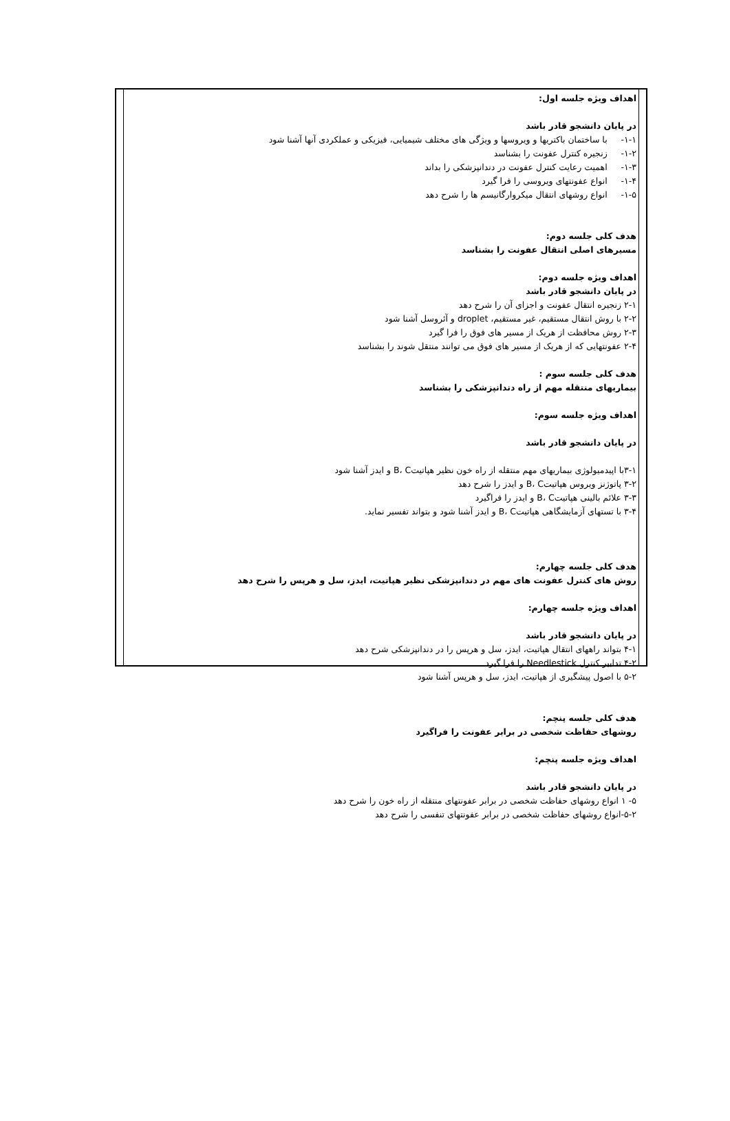اهداف ویژه جلسه اول:
در پایان دانشجو قادر باشد
۱-۱- با ساختمان باکتریها و ویروسها و ویژگی های مختلف شیمیایی، فیزیکی و عملکردی آنها آشنا شود
۱-۲- زنجیره کنترل عفونت را بشناسد
۱-۳- اهمیت رعایت کنترل عفونت در دندانپزشکی را بداند
۱-۴- انواع عفونتهای ویروسی را فرا گیرد
۱-۵- انواع روشهای انتقال میکروارگانیسم ها را شرح دهد
هدف کلی جلسه دوم:
مسیرهای اصلی انتقال عفونت را بشناسد
اهداف ویژه جلسه دوم:
در پایان دانشجو قادر باشد
۲-۱ زنجیره انتقال عفونت و اجزای آن را شرح دهد
۲-۲ با روش انتقال مستقیم، غیر مستقیم، droplet و آئروسل آشنا شود
۲-۳ روش محافظت از هریک از مسیر های فوق را فرا گیرد
۲-۴ عفونتهایی که از هریک از مسیر های فوق می توانند منتقل شوند را بشناسد
هدف کلی جلسه سوم :
بیماریهای منتقله مهم از راه دندانپزشکی را بشناسد
اهداف ویژه جلسه سوم:
در پایان دانشجو قادر باشد
۳-۱با اپیدمیولوژی بیماریهای مهم منتقله از راه خون نظیر هپاتیتB، C و ایدز آشنا شود
۳-۲ پاتوژنز ویروس هپاتیتB، C و ایدز را شرح دهد
۳-۳ علائم بالینی هپاتیتB، C و ایدز را فراگیرد
۳-۴ با تستهای آزمایشگاهی هپاتیتB، C و ایدز آشنا شود و بتواند تفسیر نماید.
هدف کلی جلسه چهارم:
روش های کنترل عفونت های مهم در دندانپزشکی نظیر هپاتیت، ایدز، سل و هرپس را شرح دهد
اهداف ویژه جلسه چهارم:
در پایان دانشجو قادر باشد
۴-۱ بتواند راههای انتقال هپاتیت، ایدز، سل و هرپس را در دندانپزشکی شرح دهد
۴-۲ تدابیر کنترل Needlestick را فرا گیرد
۵-۲ با اصول پیشگیری از هپاتیت، ایدز، سل و هرپس آشنا شود
هدف کلی جلسه پنچم:
روشهای حفاظت شخصی در برابر عفونت را فراگیرد
اهداف ویژه جلسه پنچم:
در پایان دانشجو قادر باشد
۵- ۱ انواع روشهای حفاظت شخصی در برابر عفونتهای منتقله از راه خون را شرح دهد
۵-۲-انواع روشهای حفاظت شخصی در برابر عفونتهای تنفسی را شرح دهد